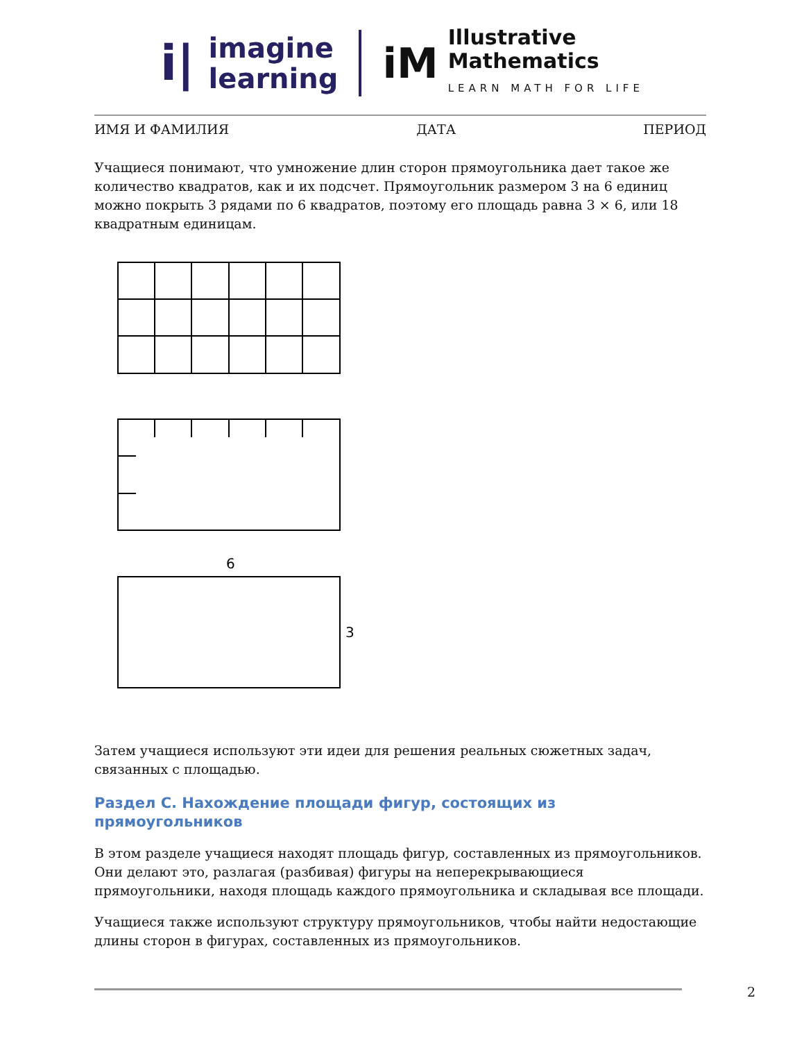i|
imagine
learning
iM
Illustrative
Mathematics
LEARN MATH FOR LIFE
ИМЯ И ФАМИЛИЯ ДАТА ПЕРИОД
Учащиеся понимают, что умножение длин сторон прямоугольника дает такое же количество квадратов, как и их подсчет. Прямоугольник размером 3 на 6 единиц можно покрыть 3 рядами по 6 квадратов, поэтому его площадь равна 3 × 6, или 18 квадратным единицам.
6
3
Затем учащиеся используют эти идеи для решения реальных сюжетных задач, связанных с площадью.
Раздел C. Нахождение площади фигур, состоящих из прямоугольников
В этом разделе учащиеся находят площадь фигур, составленных из прямоугольников. Они делают это, разлагая (разбивая) фигуры на неперекрывающиеся прямоугольники, находя площадь каждого прямоугольника и складывая все площади.
Учащиеся также используют структуру прямоугольников, чтобы найти недостающие длины сторон в фигурах, составленных из прямоугольников.
2